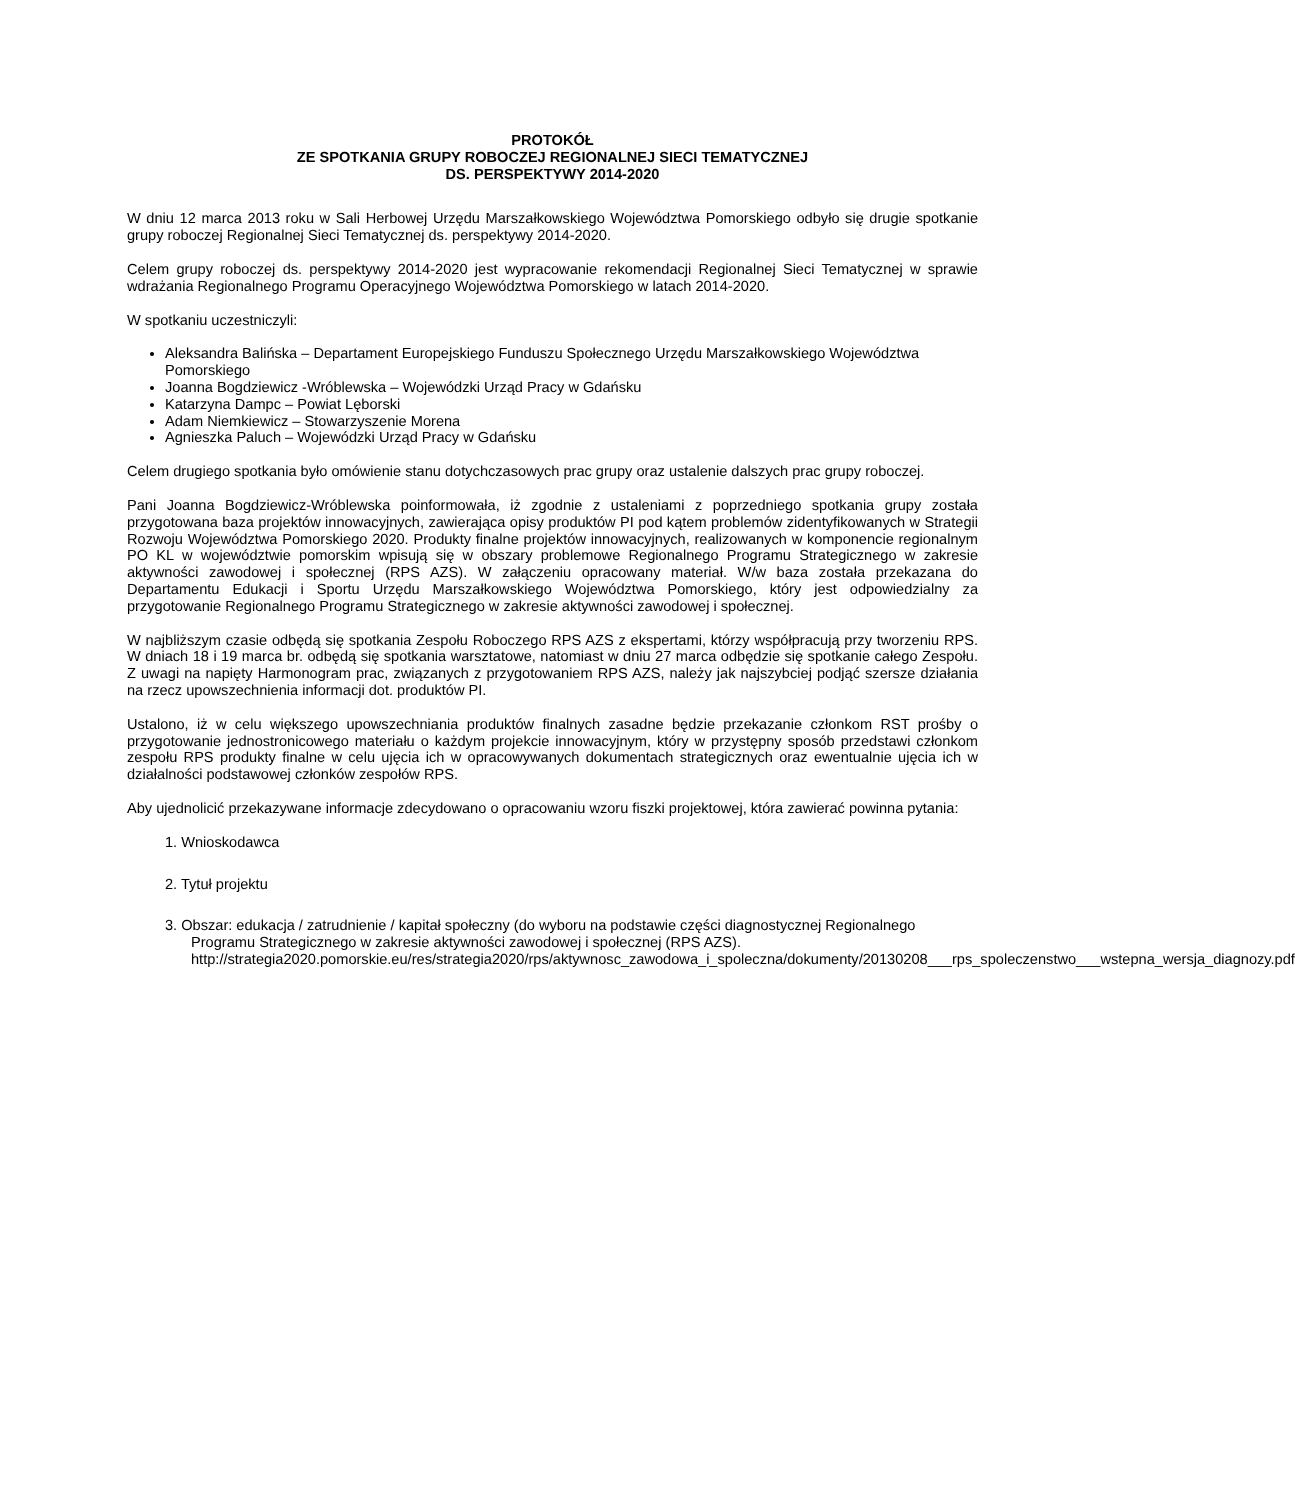PROTOKÓŁ
ZE SPOTKANIA GRUPY ROBOCZEJ REGIONALNEJ SIECI TEMATYCZNEJ
DS. PERSPEKTYWY 2014-2020
W dniu 12 marca 2013 roku w Sali Herbowej Urzędu Marszałkowskiego Województwa Pomorskiego odbyło się drugie spotkanie grupy roboczej Regionalnej Sieci Tematycznej ds. perspektywy 2014-2020.
Celem grupy roboczej ds. perspektywy 2014-2020 jest wypracowanie rekomendacji Regionalnej Sieci Tematycznej w sprawie wdrażania Regionalnego Programu Operacyjnego Województwa Pomorskiego w latach 2014-2020.
W spotkaniu uczestniczyli:
Aleksandra Balińska – Departament Europejskiego Funduszu Społecznego Urzędu Marszałkowskiego Województwa Pomorskiego
Joanna Bogdziewicz -Wróblewska – Wojewódzki Urząd Pracy w Gdańsku
Katarzyna Dampc – Powiat Lęborski
Adam Niemkiewicz – Stowarzyszenie Morena
Agnieszka Paluch – Wojewódzki Urząd Pracy w Gdańsku
Celem drugiego spotkania było omówienie stanu dotychczasowych prac grupy oraz ustalenie dalszych prac grupy roboczej.
Pani Joanna Bogdziewicz-Wróblewska poinformowała, iż zgodnie z ustaleniami z poprzedniego spotkania grupy została przygotowana baza projektów innowacyjnych, zawierająca opisy produktów PI pod kątem problemów zidentyfikowanych w Strategii Rozwoju Województwa Pomorskiego 2020. Produkty finalne projektów innowacyjnych, realizowanych w komponencie regionalnym PO KL w województwie pomorskim wpisują się w obszary problemowe Regionalnego Programu Strategicznego w zakresie aktywności zawodowej i społecznej (RPS AZS). W załączeniu opracowany materiał. W/w baza została przekazana do Departamentu Edukacji i Sportu Urzędu Marszałkowskiego Województwa Pomorskiego, który jest odpowiedzialny za przygotowanie Regionalnego Programu Strategicznego w zakresie aktywności zawodowej i społecznej.
W najbliższym czasie odbędą się spotkania Zespołu Roboczego RPS AZS z ekspertami, którzy współpracują przy tworzeniu RPS. W dniach 18 i 19 marca br. odbędą się spotkania warsztatowe, natomiast w dniu 27 marca odbędzie się spotkanie całego Zespołu. Z uwagi na napięty Harmonogram prac, związanych z przygotowaniem RPS AZS, należy jak najszybciej podjąć szersze działania na rzecz upowszechnienia informacji dot. produktów PI.
Ustalono, iż w celu większego upowszechniania produktów finalnych zasadne będzie przekazanie członkom RST prośby o przygotowanie jednostronicowego materiału o każdym projekcie innowacyjnym, który w przystępny sposób przedstawi członkom zespołu RPS produkty finalne w celu ujęcia ich w opracowywanych dokumentach strategicznych oraz ewentualnie ujęcia ich w działalności podstawowej członków zespołów RPS.
Aby ujednolicić przekazywane informacje zdecydowano o opracowaniu wzoru fiszki projektowej, która zawierać powinna pytania:
1. Wnioskodawca
2. Tytuł projektu
3. Obszar: edukacja / zatrudnienie / kapitał społeczny (do wyboru na podstawie części diagnostycznej Regionalnego Programu Strategicznego w zakresie aktywności zawodowej i społecznej (RPS AZS).
http://strategia2020.pomorskie.eu/res/strategia2020/rps/aktywnosc_zawodowa_i_spoleczna/dokumenty/20130208___rps_spoleczenstwo___wstepna_wersja_diagnozy.pdf